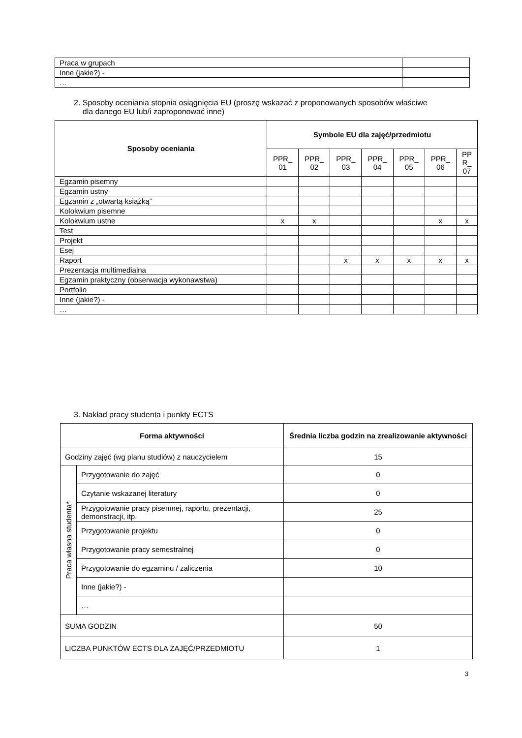| Praca w grupach | |
| Inne (jakie?) - | |
| … | |
2. Sposoby oceniania stopnia osiągnięcia EU (proszę wskazać z proponowanych sposobów właściwe
dla danego EU lub/i zaproponować inne)
| Sposoby oceniania | Symbole EU dla zajęć/przedmiotu | | | | | | |
| --- | --- | --- | --- | --- | --- | --- | --- |
| | PPR_ 01 | PPR_ 02 | PPR_ 03 | PPR_ 04 | PPR_ 05 | PPR_ 06 | PP R_ 07 |
| Egzamin pisemny | | | | | | | |
| Egzamin ustny | | | | | | | |
| Egzamin z „otwartą książką” | | | | | | | |
| Kolokwium pisemne | | | | | | | |
| Kolokwium ustne | x | x | | | | x | x |
| Test | | | | | | | |
| Projekt | | | | | | | |
| Esej | | | | | | | |
| Raport | | | x | x | x | x | x |
| Prezentacja multimedialna | | | | | | | |
| Egzamin praktyczny (obserwacja wykonawstwa) | | | | | | | |
| Portfolio | | | | | | | |
| Inne (jakie?) - | | | | | | | |
| … | | | | | | | |
3. Nakład pracy studenta i punkty ECTS
| Forma aktywności | | Średnia liczba godzin na zrealizowanie aktywności |
| --- | --- | --- |
| Godziny zajęć (wg planu studiów) z nauczycielem | | 15 |
| Praca własna studenta* | Przygotowanie do zajęć | 0 |
| | Czytanie wskazanej literatury | 0 |
| | Przygotowanie pracy pisemnej, raportu, prezentacji, demonstracji, itp. | 25 |
| | Przygotowanie projektu | 0 |
| | Przygotowanie pracy semestralnej | 0 |
| | Przygotowanie do egzaminu / zaliczenia | 10 |
| | Inne (jakie?) - | |
| | … | |
| SUMA GODZIN | | 50 |
| LICZBA PUNKTÓW ECTS DLA ZAJĘĆ/PRZEDMIOTU | | 1 |
3